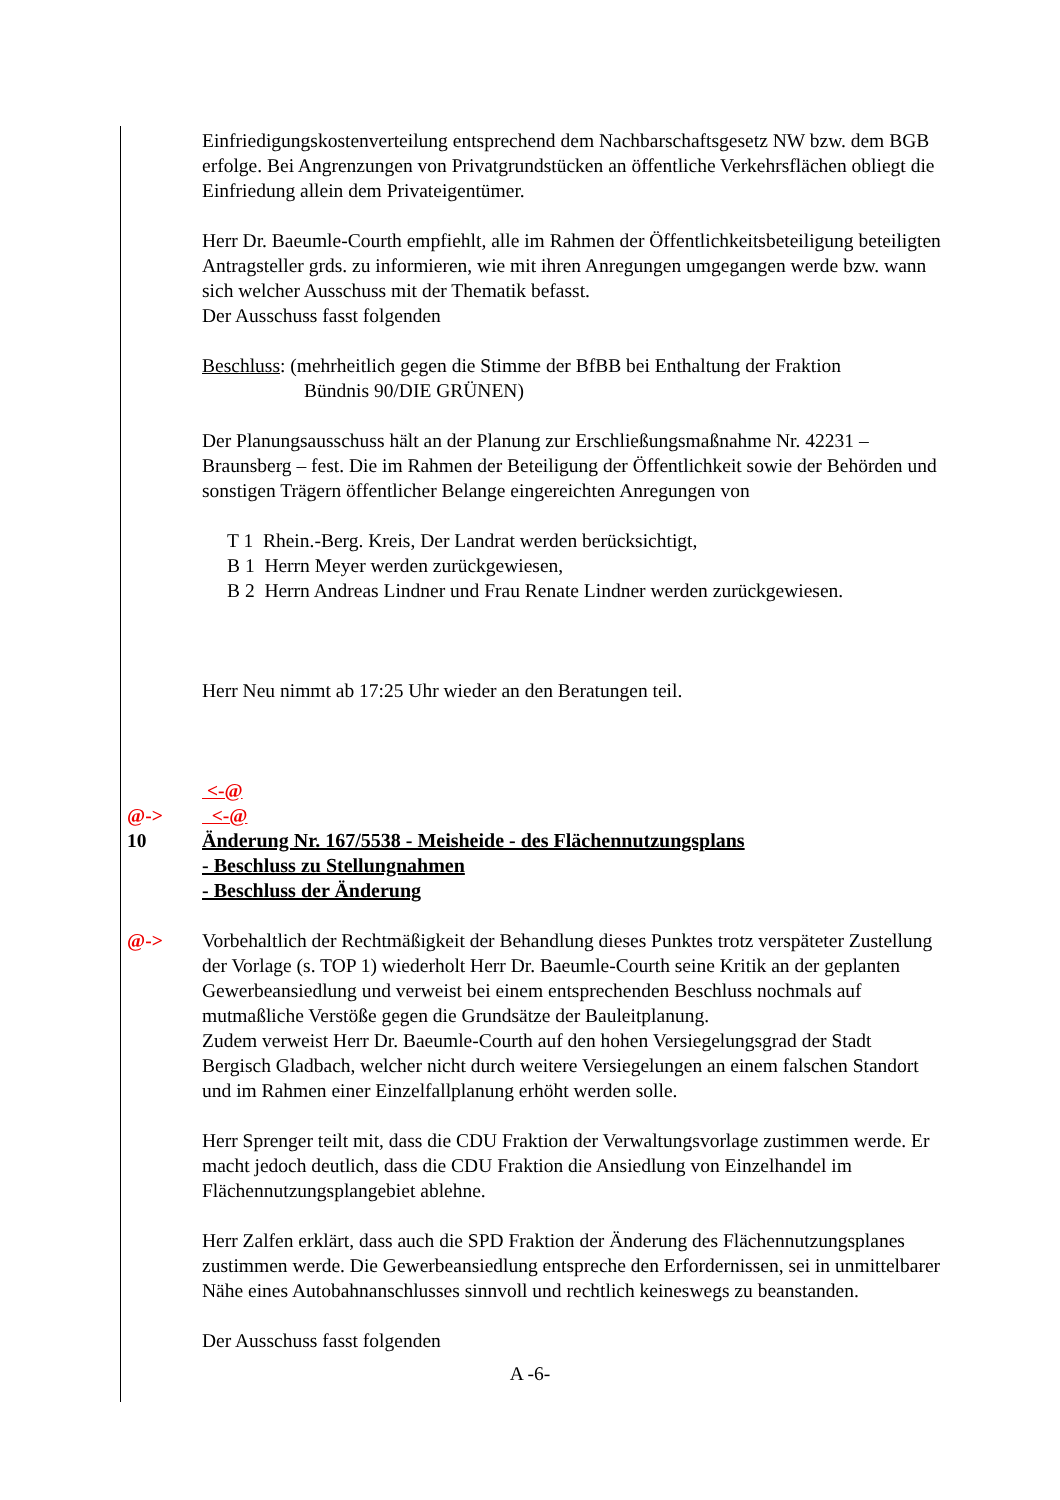Einfriedigungskostenverteilung entsprechend dem Nachbarschaftsgesetz NW bzw. dem BGB erfolge. Bei Angrenzungen von Privatgrundstücken an öffentliche Verkehrsflächen obliegt die Einfriedung allein dem Privateigentümer.
Herr Dr. Baeumle-Courth empfiehlt, alle im Rahmen der Öffentlichkeitsbeteiligung beteiligten Antragsteller grds. zu informieren, wie mit ihren Anregungen umgegangen werde bzw. wann sich welcher Ausschuss mit der Thematik befasst.
Der Ausschuss fasst folgenden
Beschluss: (mehrheitlich gegen die Stimme der BfBB bei Enthaltung der Fraktion
Bündnis 90/DIE GRÜNEN)
Der Planungsausschuss hält an der Planung zur Erschließungsmaßnahme Nr. 42231 – Braunsberg – fest. Die im Rahmen der Beteiligung der Öffentlichkeit sowie der Behörden und sonstigen Trägern öffentlicher Belange eingereichten Anregungen von
T 1 Rhein.-Berg. Kreis, Der Landrat werden berücksichtigt,
B 1 Herrn Meyer werden zurückgewiesen,
B 2 Herrn Andreas Lindner und Frau Renate Lindner werden zurückgewiesen.
Herr Neu nimmt ab 17:25 Uhr wieder an den Beratungen teil.
<-@
@-> <-@
10 Änderung Nr. 167/5538 - Meisheide - des Flächennutzungsplans
- Beschluss zu Stellungnahmen
- Beschluss der Änderung
@-> Vorbehaltlich der Rechtmäßigkeit der Behandlung dieses Punktes trotz verspäteter Zustellung der Vorlage (s. TOP 1) wiederholt Herr Dr. Baeumle-Courth seine Kritik an der geplanten Gewerbeansiedlung und verweist bei einem entsprechenden Beschluss nochmals auf mutmaßliche Verstöße gegen die Grundsätze der Bauleitplanung.
Zudem verweist Herr Dr. Baeumle-Courth auf den hohen Versiegelungsgrad der Stadt Bergisch Gladbach, welcher nicht durch weitere Versiegelungen an einem falschen Standort und im Rahmen einer Einzelfallplanung erhöht werden solle.
Herr Sprenger teilt mit, dass die CDU Fraktion der Verwaltungsvorlage zustimmen werde. Er macht jedoch deutlich, dass die CDU Fraktion die Ansiedlung von Einzelhandel im Flächennutzungsplangebiet ablehne.
Herr Zalfen erklärt, dass auch die SPD Fraktion der Änderung des Flächennutzungsplanes zustimmen werde. Die Gewerbeansiedlung entspreche den Erfordernissen, sei in unmittelbarer Nähe eines Autobahnanschlusses sinnvoll und rechtlich keineswegs zu beanstanden.
Der Ausschuss fasst folgenden
A -6-